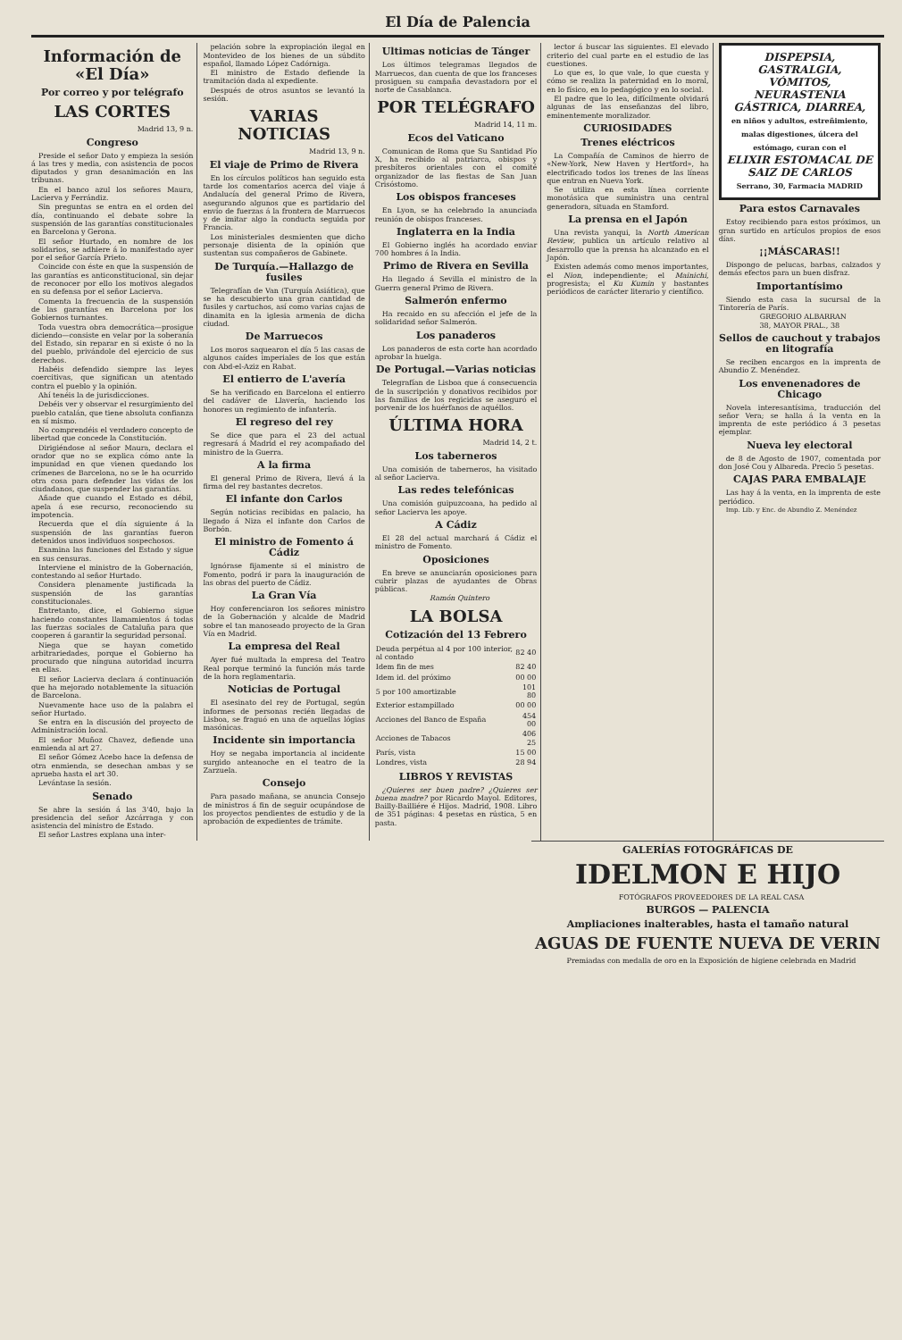El Día de Palencia
Información de «El Día»
Por correo y por telégrafo
LAS CORTES
Madrid 13, 9 n.
Congreso
Preside el señor Dato y empieza la sesión á las tres y media, con asistencia de pocos diputados y gran desanimación en las tribunas.
En el banco azul los señores Maura, Lacierva y Ferrándiz.
Sin preguntas se entra en el orden del día, continuando el debate sobre la suspensión de las garantías constitucionales en Barcelona y Gerona.
El señor Hurtado, en nombre de los solidarios, se adhiere á lo manifestado ayer por el señor García Prieto.
Coincide con éste en que la suspensión de las garantías es anticonstitucional, sin dejar de reconocer por ello los motivos alegados en su defensa por el señor Lacierva.
Comenta la frecuencia de la suspensión de las garantías en Barcelona por los Gobiernos turnantes.
Toda vuestra obra democrática—prosigue diciendo—consiste en velar por la soberanía del Estado, sin reparar en si existe ó no la del pueblo, privándole del ejercicio de sus derechos.
Habéis defendido siempre las leyes coercitivas, que significan un atentado contra el pueblo y la opinión.
Ahí tenéis la de jurisdicciones.
Debéis ver y observar el resurgimiento del pueblo catalán, que tiene absoluta confianza en sí mismo.
No comprendéis el verdadero concepto de libertad que concede la Constitución.
Dirigiéndose al señor Maura, declara el orador que no se explica cómo ante la impunidad en que vienen quedando los crímenes de Barcelona, no se le ha ocurrido otra cosa para defender las vidas de los ciudadanos, que suspender las garantías.
Añade que cuando el Estado es débil, apela á ese recurso, reconociendo su impotencia.
Recuerda que el día siguiente á la suspensión de las garantías fueron detenidos unos individuos sospechosos.
Examina las funciones del Estado y sigue en sus censuras.
Interviene el ministro de la Gobernación, contestando al señor Hurtado.
Considera plenamente justificada la suspensión de las garantías constitucionales.
Entretanto, dice, el Gobierno sigue haciendo constantes llamamientos á todas las fuerzas sociales de Cataluña para que cooperen á garantir la seguridad personal.
Niega que se hayan cometido arbitrariedades, porque el Gobierno ha procurado que ninguna autoridad incurra en ellas.
El señor Lacierva declara á continuación que ha mejorado notablemente la situación de Barcelona.
Nuevamente hace uso de la palabra el señor Hurtado.
Se entra en la discusión del proyecto de Administración local.
El señor Muñoz Chavez, defiende una enmienda al art 27.
El señor Gómez Acebo hace la defensa de otra enmienda, se desechan ambas y se aprueba hasta el art 30.
Levántase la sesión.
Senado
Se abre la sesión á las 3'40, bajo la presidencia del señor Azcárraga y con asistencia del ministro de Estado.
El señor Lastres explana una inter-
pelación sobre la expropiación ilegal en Montevideo de los bienes de un súbdito español, llamado López Cadórniga.
El ministro de Estado defiende la tramitación dada al expediente.
Después de otros asuntos se levantó la sesión.
VARIAS NOTICIAS
Madrid 13, 9 n.
El viaje de Primo de Rivera
En los círculos políticos han seguido esta tarde los comentarios acerca del viaje á Andalucía del general Primo de Rivera, asegurando algunos que es partidario del envío de fuerzas á la frontera de Marruecos y de imitar algo la conducta seguida por Francia.
Los ministeriales desmienten que dicho personaje disienta de la opinión que sustentan sus compañeros de Gabinete.
De Turquía.—Hallazgo de fusiles
Telegrafían de Van (Turquía Asiática), que se ha descubierto una gran cantidad de fusiles y cartuchos, así como varias cajas de dinamita en la iglesia armenia de dicha ciudad.
De Marruecos
Los moros saquearon el día 5 las casas de algunos caídes imperiales de los que están con Abd-el-Aziz en Rabat.
El entierro de L'avería
Se ha verificado en Barcelona el entierro del cadáver de Llavería, haciendo los honores un regimiento de infantería.
El regreso del rey
Se dice que para el 23 del actual regresará á Madrid el rey acompañado del ministro de la Guerra.
A la firma
El general Primo de Rivera, llevá á la firma del rey bastantes decretos.
El infante don Carlos
Según noticias recibidas en palacio, ha llegado á Niza el infante don Carlos de Borbón.
El ministro de Fomento á Cádiz
Ignórase fijamente si el ministro de Fomento, podrá ir para la inauguración de las obras del puerto de Cádiz.
La Gran Vía
Hoy conferenciaron los señores ministro de la Gobernación y alcalde de Madrid sobre el tan manoseado proyecto de la Gran Vía en Madrid.
La empresa del Real
Ayer fué multada la empresa del Teatro Real porque terminó la función más tarde de la hora reglamentaria.
Noticias de Portugal
El asesinato del rey de Portugal, según informes de personas recién llegadas de Lisboa, se fraguó en una de aquellas lógias masónicas.
Incidente sin importancia
Hoy se negaba importancia al incidente surgido anteanoche en el teatro de la Zarzuela.
Consejo
Para pasado mañana, se anuncia Consejo de ministros á fin de seguir ocupándose de los proyectos pendientes de estudio y de la aprobación de expedientes de trámite.
Ultimas noticias de Tánger
Los últimos telegramas llegados de Marruecos, dan cuenta de que los franceses prosiguen su campaña devastadora por el norte de Casablanca.
POR TELÉGRAFO
Madrid 14, 11 m.
Ecos del Vaticano
Comunican de Roma que Su Santidad Pío X, ha recibido al patriarca, obispos y presbíteros orientales con el comité organizador de las fiestas de San Juan Crisóstomo.
Los obispos franceses
En Lyon, se ha celebrado la anunciada reunión de obispos franceses.
Inglaterra en la India
El Gobierno inglés ha acordado enviar 700 hombres á la India.
Primo de Rivera en Sevilla
Ha llegado á Sevilla el ministro de la Guerra general Primo de Rivera.
Salmerón enfermo
Ha recaido en su afección el jefe de la solidaridad señor Salmerón.
Los panaderos
Los panaderos de esta corte han acordado aprobar la huelga.
De Portugal.—Varias noticias
Telegrafían de Lisboa que á consecuencia de la suscripción y donativos recibidos por las familias de los regicidas se aseguró el porvenir de los huérfanos de aquéllos.
ÚLTIMA HORA
Madrid 14, 2 t.
Los taberneros
Una comisión de taberneros, ha visitado al señor Lacierva.
Las redes telefónicas
Una comisión guipuzcoana, ha pedido al señor Lacierva les apoye.
A Cádiz
El 28 del actual marchará á Cádiz el ministro de Fomento.
Oposiciones
En breve se anunciarán oposiciones para cubrir plazas de ayudantes de Obras públicas.
Ramón Quintero
LA BOLSA
Cotización del 13 Febrero
| Deuda perpétua al 4 por 100 interior, al contado | 82 40 |
| Idem fin de mes | 82 40 |
| Idem id. del próximo | 00 00 |
| 5 por 100 amortizable | 101 80 |
| Exterior estampillado | 00 00 |
| Acciones del Banco de España | 454 00 |
| Acciones de Tabacos | 406 25 |
| París, vista | 15 00 |
| Londres, vista | 28 94 |
LIBROS Y REVISTAS
¿Quieres ser buen padre? ¿Quieres ser buena madre? por Ricardo Mayol. Editores, Bailly-Bailliére é Hijos. Madrid, 1908. Libro de 351 páginas: 4 pesetas en rústica, 5 en pasta.
lector á buscar las siguientes. El elevado criterio del cual parte en el estudio de las cuestiones.
Lo que es, lo que vale, lo que cuesta y cómo se realiza la paternidad en lo moral, en lo físico, en lo pedagógico y en lo social.
El padre que lo lea, difícilmente olvidará algunas de las enseñanzas del libro, eminentemente moralizador.
CURIOSIDADES
Trenes eléctricos
La Compañía de Caminos de hierro de «New-York, New Haven y Hertford», ha electrificado todos los trenes de las líneas que entran en Nueva York.
Se utiliza en esta línea corriente monotásica que suministra una central generadora, situada en Stamford.
La prensa en el Japón
Una revista yanqui, la North American Review, publica un artículo relativo al desarrollo que la prensa ha alcanzado en el Japón.
Existen además como menos importantes, el Nion, independiente; el Mainichi, progresista; el Ku Kumin y bastantes periódicos de carácter literario y científico.
DISPEPSIA, GASTRALGIA, VÓMITOS, NEURASTENIA GÁSTRICA, DIARREA,
en niños y adultos, estreñimiento, malas digestiones, úlcera del estómago, curan con el
ELIXIR ESTOMACAL DE SAIZ DE CARLOS
Serrano, 30, Farmacia MADRID
Para estos Carnavales
Estoy recibiendo para estos próximos, un gran surtido en artículos propios de esos días.
¡¡MÁSCARAS!!
Dispongo de pelucas, barbas, calzados y demás efectos para un buen disfraz.
Importantísimo
Siendo esta casa la sucursal de la Tintorería de París.
GREGORIO ALBARRAN
38, MAYOR PRAL., 38
Sellos de cauchout y trabajos en litografía
Se reciben encargos en la imprenta de Abundio Z. Menéndez.
Los envenenadores de Chicago
Novela interesantísima, traducción del señor Vera; se halla á la venta en la imprenta de este periódico á 3 pesetas ejemplar.
Nueva ley electoral
de 8 de Agosto de 1907, comentada por don José Cou y Albareda. Precio 5 pesetas.
CAJAS PARA EMBALAJE
Las hay á la venta, en la imprenta de este periódico.
Imp. Lib. y Enc. de Abundio Z. Menéndez
GALERÍAS FOTOGRÁFICAS DE
IDELMON E HIJO
FOTÓGRAFOS PROVEEDORES DE LA REAL CASA
BURGOS — PALENCIA
Ampliaciones inalterables, hasta el tamaño natural
AGUAS DE FUENTE NUEVA DE VERIN
Premiadas con medalla de oro en la Exposición de higiene celebrada en Madrid